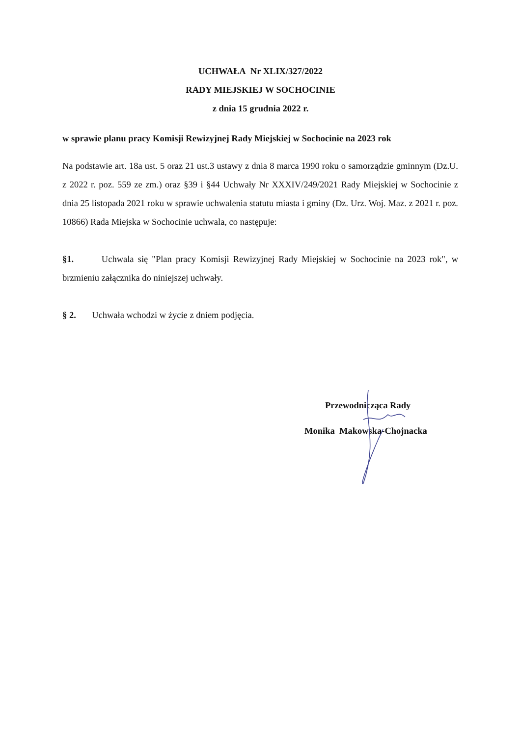UCHWAŁA Nr XLIX/327/2022
RADY MIEJSKIEJ W SOCHOCINIE
z dnia 15 grudnia 2022 r.
w sprawie planu pracy Komisji Rewizyjnej Rady Miejskiej w Sochocinie na 2023 rok
Na podstawie art. 18a ust. 5 oraz 21 ust.3 ustawy z dnia 8 marca 1990 roku o samorządzie gminnym (Dz.U. z 2022 r. poz. 559 ze zm.) oraz §39 i §44 Uchwały Nr XXXIV/249/2021 Rady Miejskiej w Sochocinie z dnia 25 listopada 2021 roku w sprawie uchwalenia statutu miasta i gminy (Dz. Urz. Woj. Maz. z 2021 r. poz. 10866) Rada Miejska w Sochocinie uchwala, co następuje:
§1. Uchwala się "Plan pracy Komisji Rewizyjnej Rady Miejskiej w Sochocinie na 2023 rok", w brzmieniu załącznika do niniejszej uchwały.
§ 2. Uchwała wchodzi w życie z dniem podjęcia.
Przewodnicząca Rady
Monika Makowska-Chojnacka